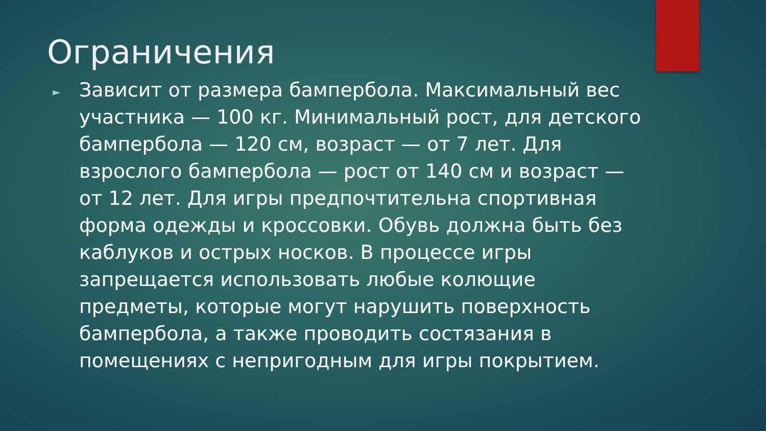Ограничения
►
Зависит от размера бампербола. Максимальный вес участника — 100 кг. Минимальный рост, для детского бампербола — 120 см, возраст — от 7 лет. Для взрослого бампербола — рост от 140 см и возраст — от 12 лет. Для игры предпочтительна спортивная форма одежды и кроссовки. Обувь должна быть без каблуков и острых носков. В процессе игры запрещается использовать любые колющие предметы, которые могут нарушить поверхность бампербола, а также проводить состязания в помещениях с непригодным для игры покрытием.